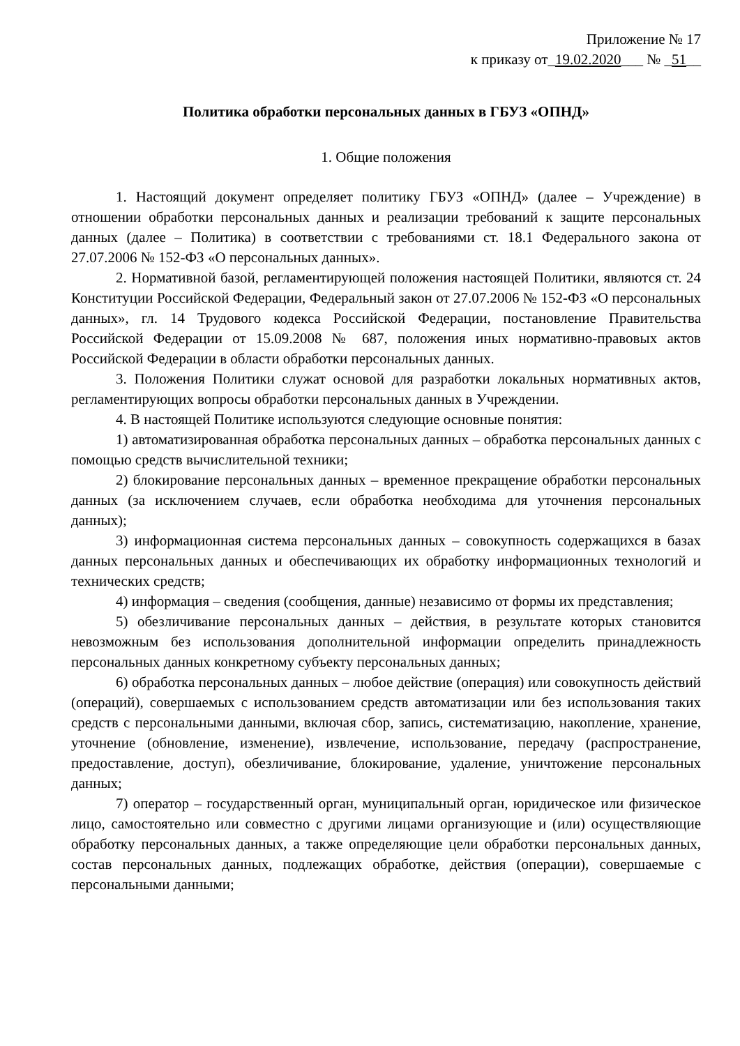Приложение № 17
к приказу от_19.02.2020___ № _51__
Политика обработки персональных данных в ГБУЗ «ОПНД»
1. Общие положения
1. Настоящий документ определяет политику ГБУЗ «ОПНД» (далее – Учреждение) в отношении обработки персональных данных и реализации требований к защите персональных данных (далее – Политика) в соответствии с требованиями ст. 18.1 Федерального закона от 27.07.2006 № 152-ФЗ «О персональных данных».
2. Нормативной базой, регламентирующей положения настоящей Политики, являются ст. 24 Конституции Российской Федерации, Федеральный закон от 27.07.2006 № 152-ФЗ «О персональных данных», гл. 14 Трудового кодекса Российской Федерации, постановление Правительства Российской Федерации от 15.09.2008 № 687, положения иных нормативно-правовых актов Российской Федерации в области обработки персональных данных.
3. Положения Политики служат основой для разработки локальных нормативных актов, регламентирующих вопросы обработки персональных данных в Учреждении.
4. В настоящей Политике используются следующие основные понятия:
1) автоматизированная обработка персональных данных – обработка персональных данных с помощью средств вычислительной техники;
2) блокирование персональных данных – временное прекращение обработки персональных данных (за исключением случаев, если обработка необходима для уточнения персональных данных);
3) информационная система персональных данных – совокупность содержащихся в базах данных персональных данных и обеспечивающих их обработку информационных технологий и технических средств;
4) информация – сведения (сообщения, данные) независимо от формы их представления;
5) обезличивание персональных данных – действия, в результате которых становится невозможным без использования дополнительной информации определить принадлежность персональных данных конкретному субъекту персональных данных;
6) обработка персональных данных – любое действие (операция) или совокупность действий (операций), совершаемых с использованием средств автоматизации или без использования таких средств с персональными данными, включая сбор, запись, систематизацию, накопление, хранение, уточнение (обновление, изменение), извлечение, использование, передачу (распространение, предоставление, доступ), обезличивание, блокирование, удаление, уничтожение персональных данных;
7) оператор – государственный орган, муниципальный орган, юридическое или физическое лицо, самостоятельно или совместно с другими лицами организующие и (или) осуществляющие обработку персональных данных, а также определяющие цели обработки персональных данных, состав персональных данных, подлежащих обработке, действия (операции), совершаемые с персональными данными;